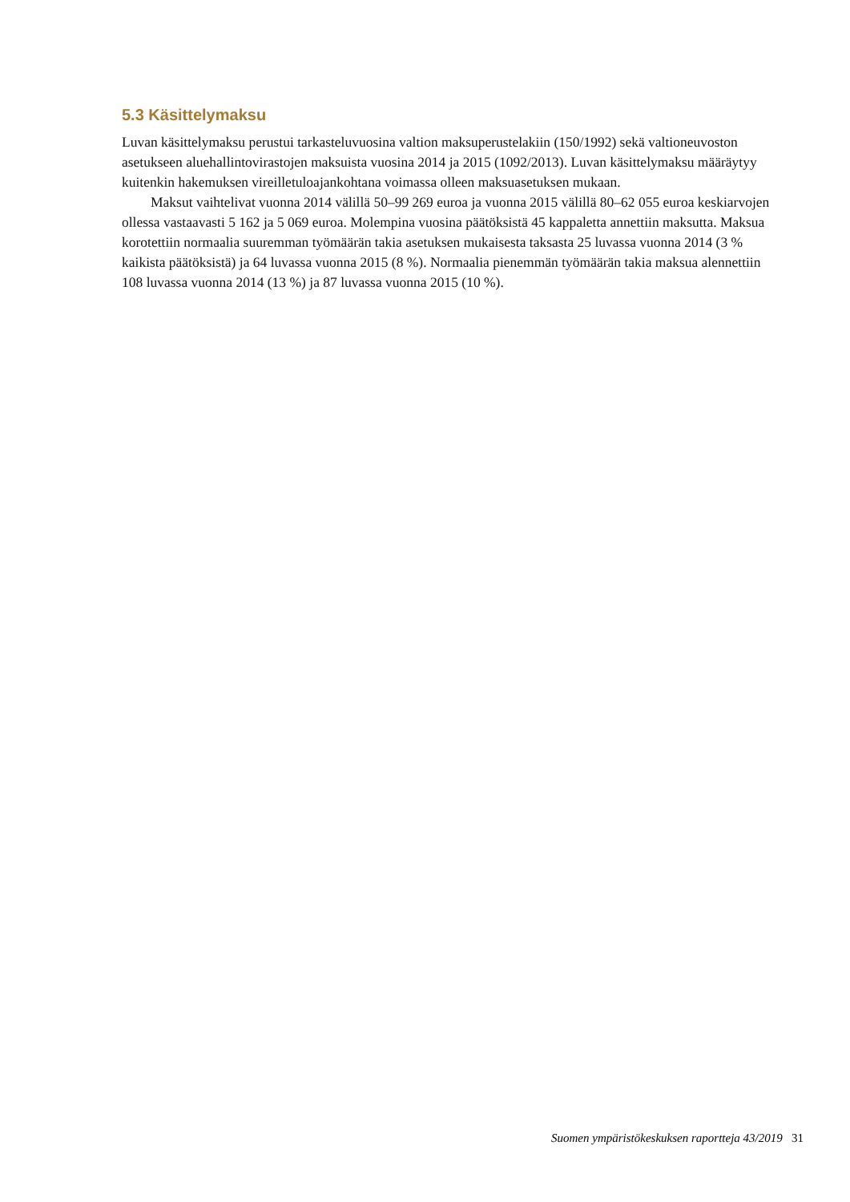5.3 Käsittelymaksu
Luvan käsittelymaksu perustui tarkasteluvuosina valtion maksuperustelakiin (150/1992) sekä valtioneu­voston asetukseen aluehallintovirastojen maksuista vuosina 2014 ja 2015 (1092/2013). Luvan käsitte­lymaksu määräytyy kuitenkin hakemuksen vireilletuloajankohtana voimassa olleen maksuasetuksen mukaan.
Maksut vaihtelivat vuonna 2014 välillä 50–99 269 euroa ja vuonna 2015 välillä 80–62 055 euroa keskiarvojen ollessa vastaavasti 5 162 ja 5 069 euroa. Molempina vuosina päätöksistä 45 kappaletta annettiin maksutta. Maksua korotettiin normaalia suuremman työmäärän takia asetuksen mukaisesta taksasta 25 luvassa vuonna 2014 (3 % kaikista päätöksistä) ja 64 luvassa vuonna 2015 (8 %). Normaalia pienemmän työmäärän takia maksua alennettiin 108 luvassa vuonna 2014 (13 %) ja 87 luvassa vuonna 2015 (10 %).
Suomen ympäristökeskuksen raportteja 43/2019 31